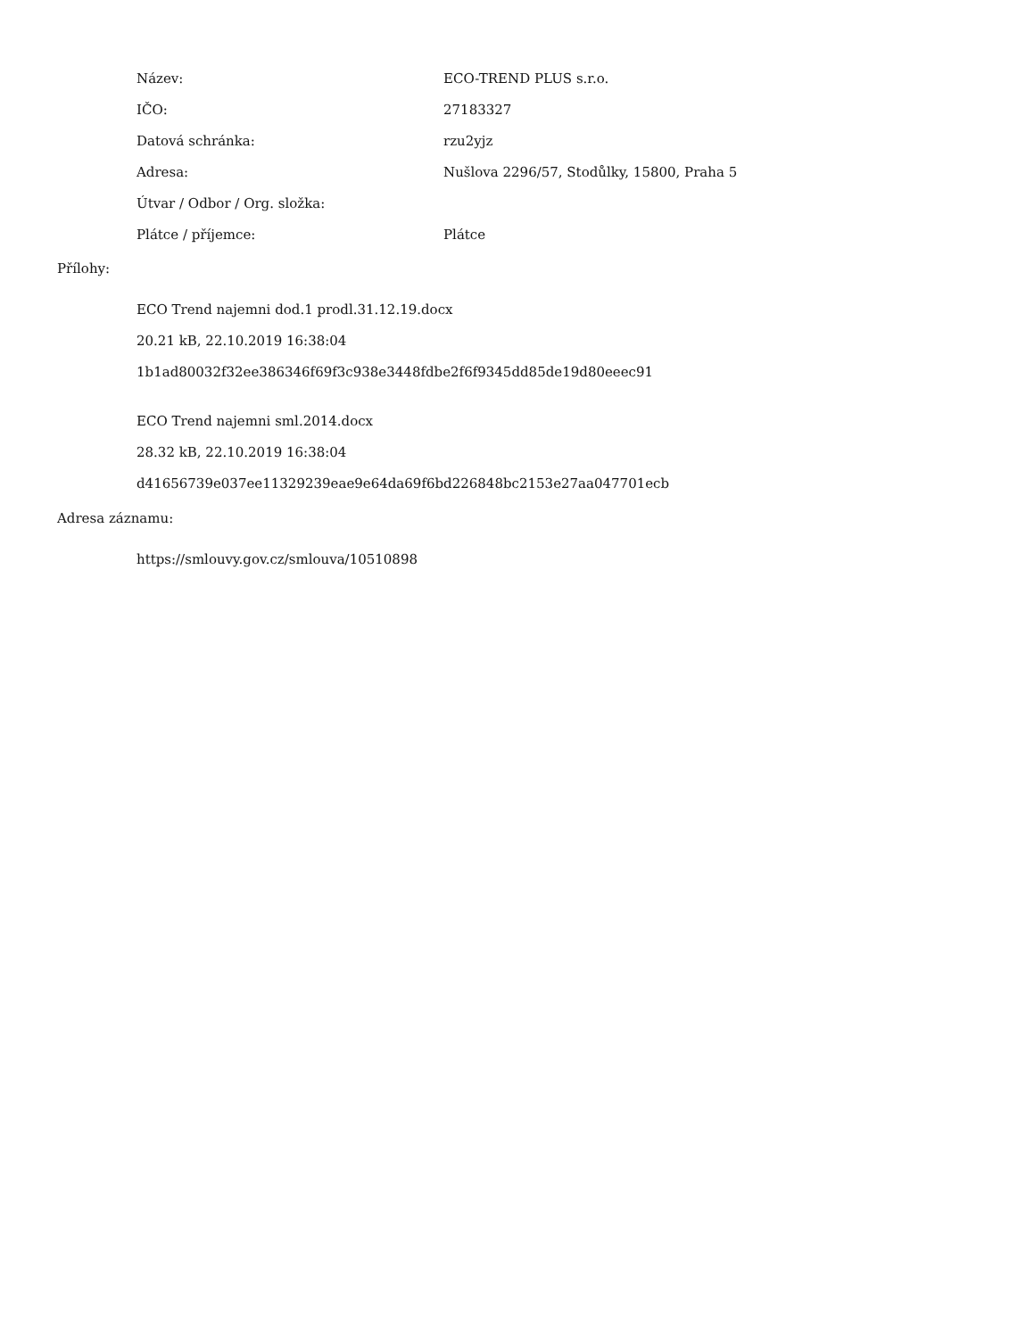| Název: | ECO-TREND PLUS s.r.o. |
| IČO: | 27183327 |
| Datová schránka: | rzu2yjz |
| Adresa: | Nušlova 2296/57, Stodůlky, 15800, Praha 5 |
| Útvar / Odbor / Org. složka: | |
| Plátce / příjemce: | Plátce |
Přílohy:
ECO Trend najemni dod.1 prodl.31.12.19.docx
20.21 kB, 22.10.2019 16:38:04
1b1ad80032f32ee386346f69f3c938e3448fdbe2f6f9345dd85de19d80eeec91
ECO Trend najemni sml.2014.docx
28.32 kB, 22.10.2019 16:38:04
d41656739e037ee11329239eae9e64da69f6bd226848bc2153e27aa047701ecb
Adresa záznamu:
https://smlouvy.gov.cz/smlouva/10510898